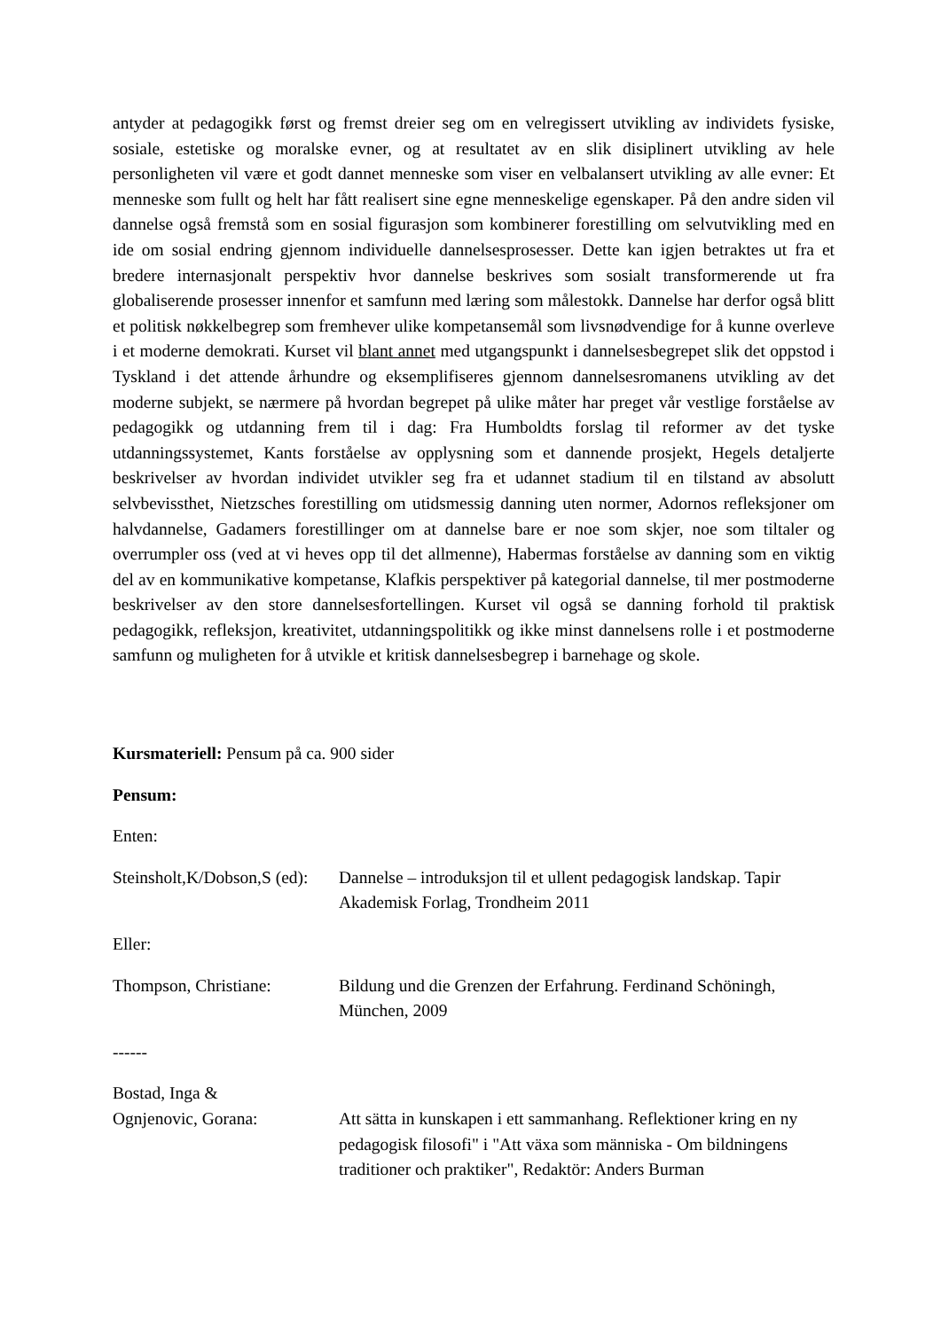antyder at pedagogikk først og fremst dreier seg om en velregissert utvikling av individets fysiske, sosiale, estetiske og moralske evner, og at resultatet av en slik disiplinert utvikling av hele personligheten vil være et godt dannet menneske som viser en velbalansert utvikling av alle evner: Et menneske som fullt og helt har fått realisert sine egne menneskelige egenskaper. På den andre siden vil dannelse også fremstå som en sosial figurasjon som kombinerer forestilling om selvutvikling med en ide om sosial endring gjennom individuelle dannelsesprosesser. Dette kan igjen betraktes ut fra et bredere internasjonalt perspektiv hvor dannelse beskrives som sosialt transformerende ut fra globaliserende prosesser innenfor et samfunn med læring som målestokk. Dannelse har derfor også blitt et politisk nøkkelbegrep som fremhever ulike kompetansemål som livsnødvendige for å kunne overleve i et moderne demokrati. Kurset vil blant annet med utgangspunkt i dannelsesbegrepet slik det oppstod i Tyskland i det attende århundre og eksemplifiseres gjennom dannelsesromanens utvikling av det moderne subjekt, se nærmere på hvordan begrepet på ulike måter har preget vår vestlige forståelse av pedagogikk og utdanning frem til i dag: Fra Humboldts forslag til reformer av det tyske utdanningssystemet, Kants forståelse av opplysning som et dannende prosjekt, Hegels detaljerte beskrivelser av hvordan individet utvikler seg fra et udannet stadium til en tilstand av absolutt selvbevissthet, Nietzsches forestilling om utidsmessig danning uten normer, Adornos refleksjoner om halvdannelse, Gadamers forestillinger om at dannelse bare er noe som skjer, noe som tiltaler og overrumpler oss (ved at vi heves opp til det allmenne), Habermas forståelse av danning som en viktig del av en kommunikative kompetanse, Klafkis perspektiver på kategorial dannelse, til mer postmoderne beskrivelser av den store dannelsesfortellingen. Kurset vil også se danning forhold til praktisk pedagogikk, refleksjon, kreativitet, utdanningspolitikk og ikke minst dannelsens rolle i et postmoderne samfunn og muligheten for å utvikle et kritisk dannelsesbegrep i barnehage og skole.
Kursmateriell: Pensum på ca. 900 sider
Pensum:
Enten:
Steinsholt,K/Dobson,S (ed):
Dannelse – introduksjon til et ullent pedagogisk landskap. Tapir Akademisk Forlag, Trondheim 2011
Eller:
Thompson, Christiane: Bildung und die Grenzen der Erfahrung. Ferdinand Schöningh, München, 2009
------
Bostad, Inga &
Ognjenovic, Gorana: Att sätta in kunskapen i ett sammanhang. Reflektioner kring en ny pedagogisk filosofi" i "Att växa som människa - Om bildningens traditioner och praktiker", Redaktör: Anders Burman